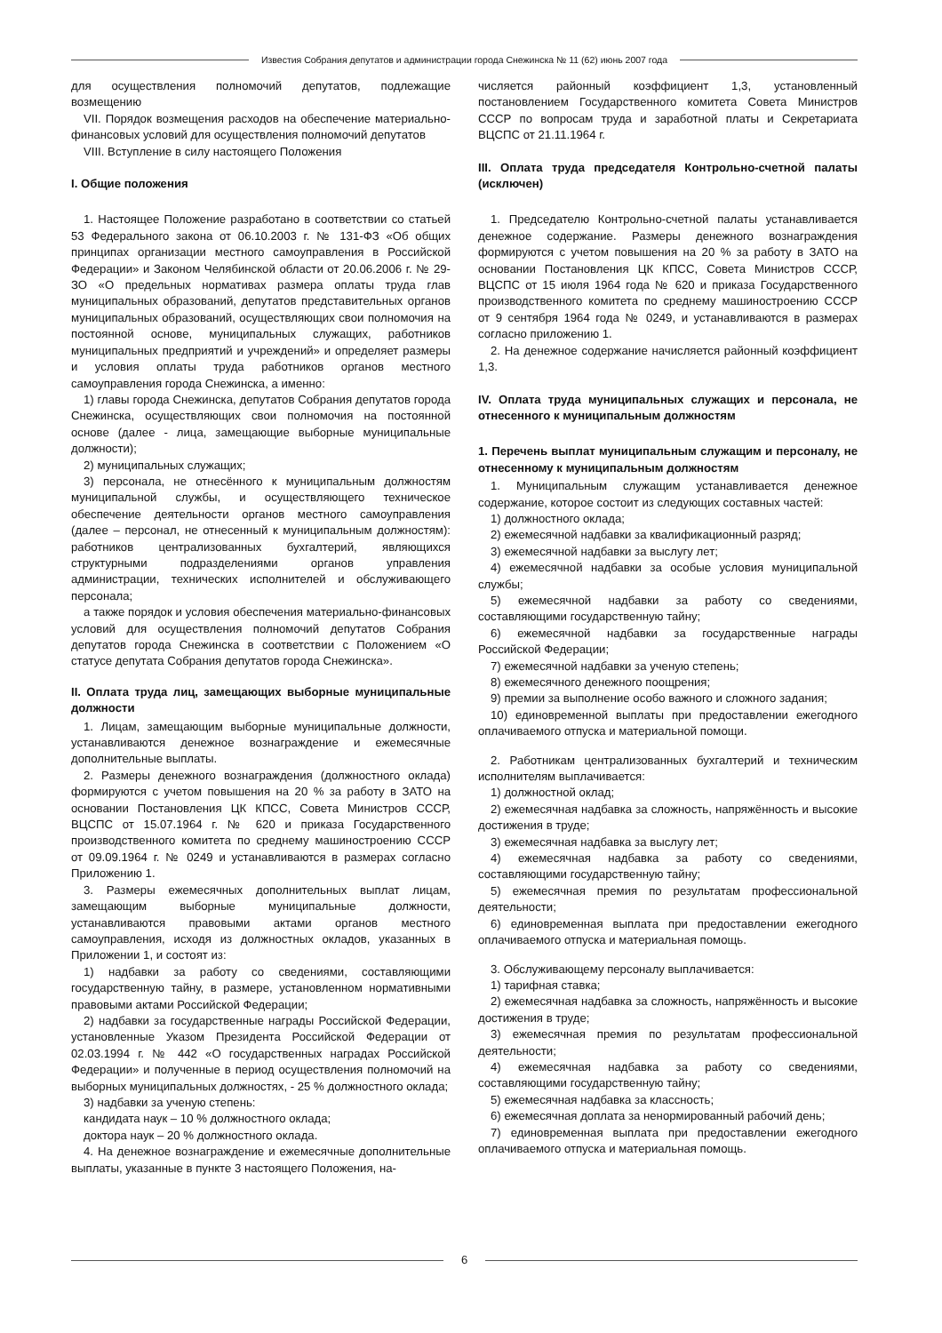Известия Собрания депутатов и администрации города Снежинска № 11 (62) июнь 2007 года
для осуществления полномочий депутатов, подлежащие возмещению
VII. Порядок возмещения расходов на обеспечение материально-финансовых условий для осуществления полномочий депутатов
VIII. Вступление в силу настоящего Положения
I. Общие положения
1. Настоящее Положение разработано в соответствии со статьей 53 Федерального закона от 06.10.2003 г. № 131-ФЗ «Об общих принципах организации местного самоуправления в Российской Федерации» и Законом Челябинской области от 20.06.2006 г. № 29-ЗО «О предельных нормативах размера оплаты труда глав муниципальных образований, депутатов представительных органов муниципальных образований, осуществляющих свои полномочия на постоянной основе, муниципальных служащих, работников муниципальных предприятий и учреждений» и определяет размеры и условия оплаты труда работников органов местного самоуправления города Снежинска, а именно:
1) главы города Снежинска, депутатов Собрания депутатов города Снежинска, осуществляющих свои полномочия на постоянной основе (далее - лица, замещающие выборные муниципальные должности);
2) муниципальных служащих;
3) персонала, не отнесённого к муниципальным должностям муниципальной службы, и осуществляющего техническое обеспечение деятельности органов местного самоуправления (далее – персонал, не отнесенный к муниципальным должностям): работников централизованных бухгалтерий, являющихся структурными подразделениями органов управления администрации, технических исполнителей и обслуживающего персонала;
а также порядок и условия обеспечения материально-финансовых условий для осуществления полномочий депутатов Собрания депутатов города Снежинска в соответствии с Положением «О статусе депутата Собрания депутатов города Снежинска».
II. Оплата труда лиц, замещающих выборные муниципальные должности
1. Лицам, замещающим выборные муниципальные должности, устанавливаются денежное вознаграждение и ежемесячные дополнительные выплаты.
2. Размеры денежного вознаграждения (должностного оклада) формируются с учетом повышения на 20 % за работу в ЗАТО на основании Постановления ЦК КПСС, Совета Министров СССР, ВЦСПС от 15.07.1964 г. № 620 и приказа Государственного производственного комитета по среднему машиностроению СССР от 09.09.1964 г. № 0249 и устанавливаются в размерах согласно Приложению 1.
3. Размеры ежемесячных дополнительных выплат лицам, замещающим выборные муниципальные должности, устанавливаются правовыми актами органов местного самоуправления, исходя из должностных окладов, указанных в Приложении 1, и состоят из:
1) надбавки за работу со сведениями, составляющими государственную тайну, в размере, установленном нормативными правовыми актами Российской Федерации;
2) надбавки за государственные награды Российской Федерации, установленные Указом Президента Российской Федерации от 02.03.1994 г. № 442 «О государственных наградах Российской Федерации» и полученные в период осуществления полномочий на выборных муниципальных должностях, - 25 % должностного оклада;
3) надбавки за ученую степень:
кандидата наук – 10 % должностного оклада;
доктора наук – 20 % должностного оклада.
4. На денежное вознаграждение и ежемесячные дополнительные выплаты, указанные в пункте 3 настоящего Положения, на-
числяется районный коэффициент 1,3, установленный постановлением Государственного комитета Совета Министров СССР по вопросам труда и заработной платы и Секретариата ВЦСПС от 21.11.1964 г.
III. Оплата труда председателя Контрольно-счетной палаты (исключен)
1. Председателю Контрольно-счетной палаты устанавливается денежное содержание. Размеры денежного вознаграждения формируются с учетом повышения на 20 % за работу в ЗАТО на основании Постановления ЦК КПСС, Совета Министров СССР, ВЦСПС от 15 июля 1964 года № 620 и приказа Государственного производственного комитета по среднему машиностроению СССР от 9 сентября 1964 года № 0249, и устанавливаются в размерах согласно приложению 1.
2. На денежное содержание начисляется районный коэффициент 1,3.
IV. Оплата труда муниципальных служащих и персонала, не отнесенного к муниципальным должностям
1. Перечень выплат муниципальным служащим и персоналу, не отнесенному к муниципальным должностям
1. Муниципальным служащим устанавливается денежное содержание, которое состоит из следующих составных частей:
1) должностного оклада;
2) ежемесячной надбавки за квалификационный разряд;
3) ежемесячной надбавки за выслугу лет;
4) ежемесячной надбавки за особые условия муниципальной службы;
5) ежемесячной надбавки за работу со сведениями, составляющими государственную тайну;
6) ежемесячной надбавки за государственные награды Российской Федерации;
7) ежемесячной надбавки за ученую степень;
8) ежемесячного денежного поощрения;
9) премии за выполнение особо важного и сложного задания;
10) единовременной выплаты при предоставлении ежегодного оплачиваемого отпуска и материальной помощи.
2. Работникам централизованных бухгалтерий и техническим исполнителям выплачивается:
1) должностной оклад;
2) ежемесячная надбавка за сложность, напряжённость и высокие достижения в труде;
3) ежемесячная надбавка за выслугу лет;
4) ежемесячная надбавка за работу со сведениями, составляющими государственную тайну;
5) ежемесячная премия по результатам профессиональной деятельности;
6) единовременная выплата при предоставлении ежегодного оплачиваемого отпуска и материальная помощь.
3. Обслуживающему персоналу выплачивается:
1) тарифная ставка;
2) ежемесячная надбавка за сложность, напряжённость и высокие достижения в труде;
3) ежемесячная премия по результатам профессиональной деятельности;
4) ежемесячная надбавка за работу со сведениями, составляющими государственную тайну;
5) ежемесячная надбавка за классность;
6) ежемесячная доплата за ненормированный рабочий день;
7) единовременная выплата при предоставлении ежегодного оплачиваемого отпуска и материальная помощь.
6